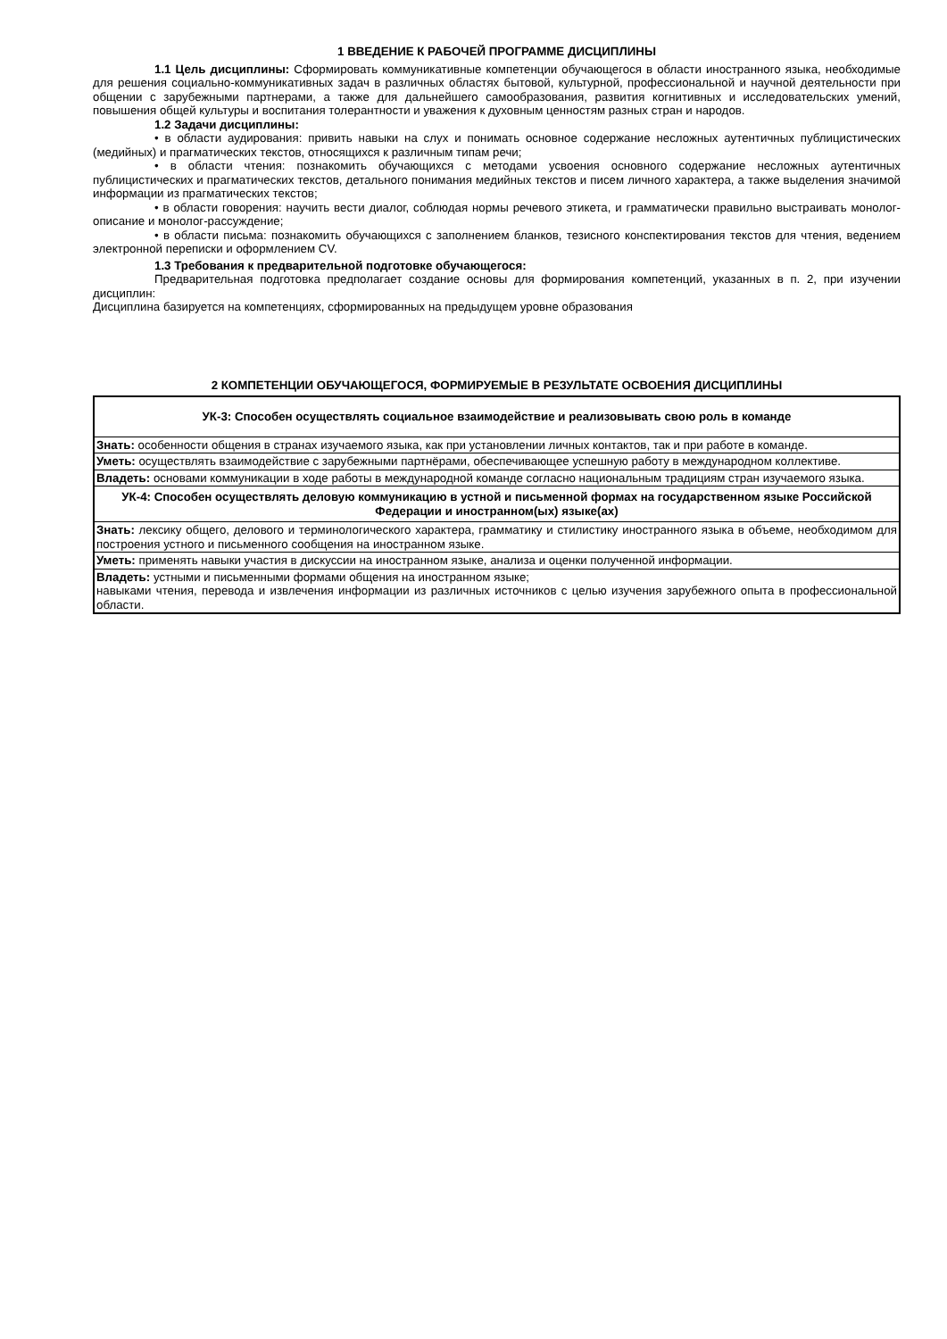1 ВВЕДЕНИЕ К РАБОЧЕЙ ПРОГРАММЕ ДИСЦИПЛИНЫ
1.1 Цель дисциплины: Сформировать коммуникативные компетенции обучающегося в области иностранного языка, необходимые для решения социально-коммуникативных задач в различных областях бытовой, культурной, профессиональной и научной деятельности при общении с зарубежными партнерами, а также для дальнейшего самообразования, развития когнитивных и исследовательских умений, повышения общей культуры и воспитания толерантности и уважения к духовным ценностям разных стран и народов.
1.2 Задачи дисциплины:
• в области аудирования: привить навыки на слух и понимать основное содержание несложных аутентичных публицистических (медийных) и прагматических текстов, относящихся к различным типам речи;
• в области чтения: познакомить обучающихся с методами усвоения основного содержание несложных аутентичных публицистических и прагматических текстов, детального понимания медийных текстов и писем личного характера, а также выделения значимой информации из прагматических текстов;
• в области говорения: научить вести диалог, соблюдая нормы речевого этикета, и грамматически правильно выстраивать монолог-описание и монолог-рассуждение;
• в области письма: познакомить обучающихся с заполнением бланков, тезисного конспектирования текстов для чтения, ведением электронной переписки и оформлением CV.
1.3 Требования к предварительной подготовке обучающегося:
Предварительная подготовка предполагает создание основы для формирования компетенций, указанных в п. 2, при изучении дисциплин:
Дисциплина базируется на компетенциях, сформированных на предыдущем уровне образования
2 КОМПЕТЕНЦИИ ОБУЧАЮЩЕГОСЯ, ФОРМИРУЕМЫЕ В РЕЗУЛЬТАТЕ ОСВОЕНИЯ ДИСЦИПЛИНЫ
| УК-3: Способен осуществлять социальное взаимодействие и реализовывать свою роль в команде |
| Знать: особенности общения в странах изучаемого языка, как при установлении личных контактов, так и при работе в команде. |
| Уметь: осуществлять взаимодействие с зарубежными партнёрами, обеспечивающее успешную работу в международном коллективе. |
| Владеть: основами коммуникации в ходе работы в международной команде согласно национальным традициям стран изучаемого языка. |
| УК-4: Способен осуществлять деловую коммуникацию в устной и письменной формах на государственном языке Российской Федерации и иностранном(ых) языке(ах) |
| Знать: лексику общего, делового и терминологического характера, грамматику и стилистику иностранного языка в объеме, необходимом для построения устного и письменного сообщения на иностранном языке. |
| Уметь: применять навыки участия в дискуссии на иностранном языке, анализа и оценки полученной информации. |
| Владеть: устными и письменными формами общения на иностранном языке; навыками чтения, перевода и извлечения информации из различных источников с целью изучения зарубежного опыта в профессиональной области. |